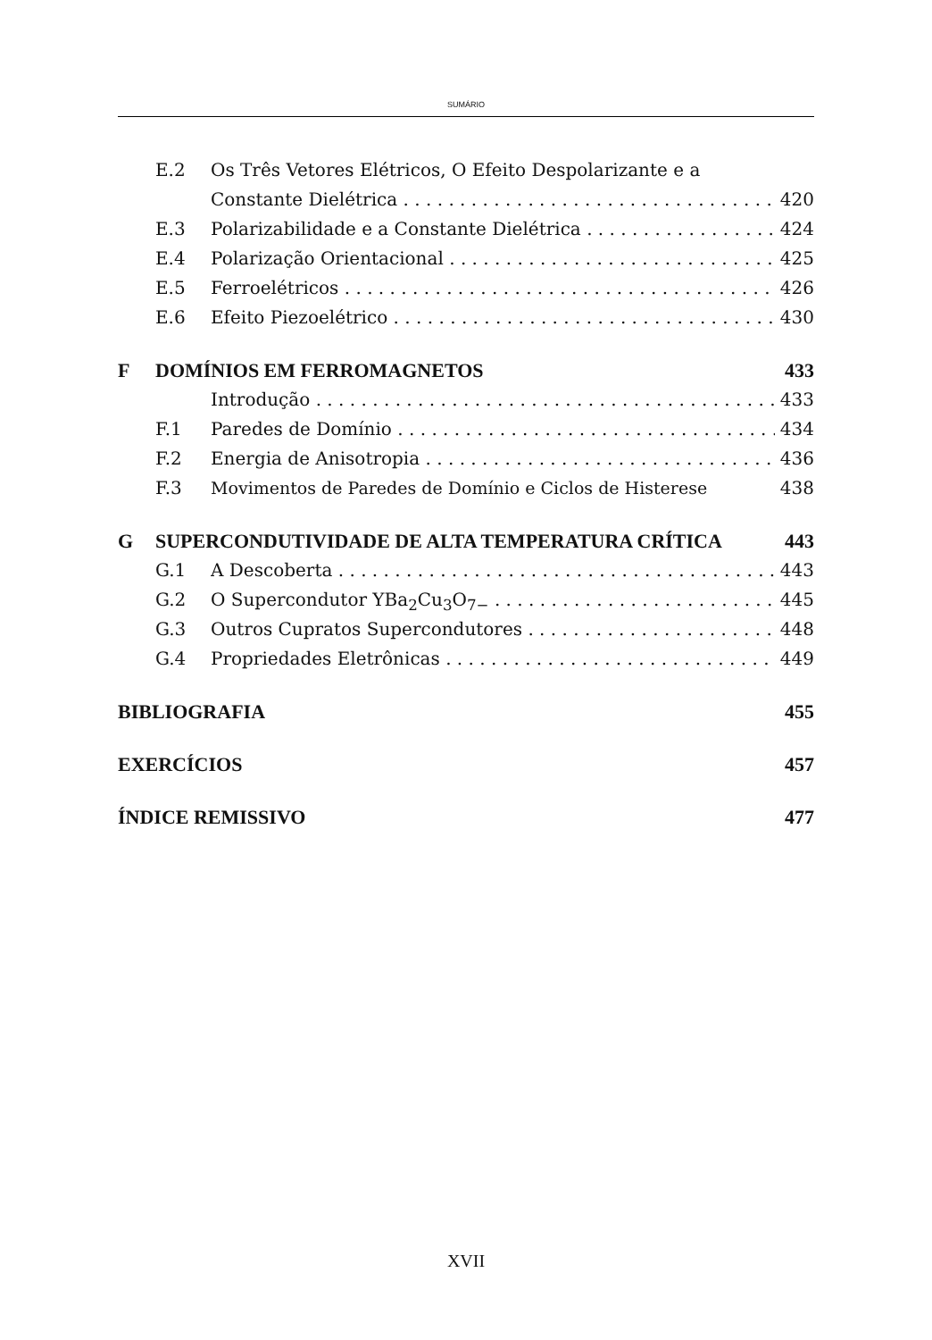SUMÁRIO
E.2 Os Três Vetores Elétricos, O Efeito Despolarizante e a
Constante Dielétrica 420
E.3 Polarizabilidade e a Constante Dielétrica 424
E.4 Polarização Orientacional 425
E.5 Ferroelétricos 426
E.6 Efeito Piezoelétrico 430
F DOMÍNIOS EM FERROMAGNETOS 433
Introdução 433
F.1 Paredes de Domínio 434
F.2 Energia de Anisotropia 436
F.3 Movimentos de Paredes de Domínio e Ciclos de Histerese 438
G SUPERCONDUTIVIDADE DE ALTA TEMPERATURA CRÍTICA 443
G.1 A Descoberta 443
G.2 O Supercondutor YBa<sub>2</sub>Cu<sub>3</sub>O<sub>7−</sub> 445
G.3 Outros Cupratos Supercondutores 448
G.4 Propriedades Eletrônicas 449
BIBLIOGRAFIA 455
EXERCÍCIOS 457
ÍNDICE REMISSIVO 477
XVII